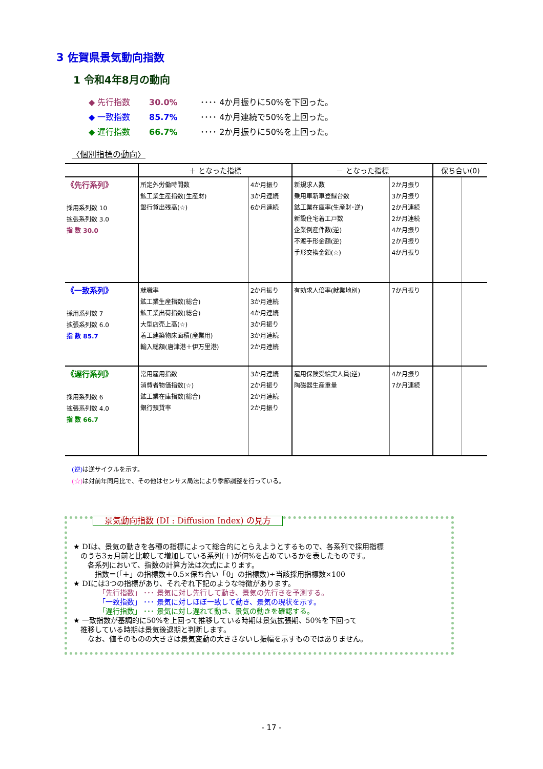3 佐賀県景気動向指数
1 令和4年8月の動向
◆ 先行指数 30.0% ････ 4か月振りに50%を下回った。
◆ 一致指数 85.7% ････ 4か月連続で50%を上回った。
◆ 遅行指数 66.7% ････ 2か月振りに50%を上回った。
〈個別指標の動向〉
| | ＋ となった指標 | | － となった指標 | | 保ち合い(0) | |
| --- | --- | --- | --- | --- | --- | --- |
| 《先行系列》 採用系列数 10 拡張系列数 3.0 指 数 30.0 | 所定外労働時間数 鉱工業生産指数(生産財) 銀行貸出残高(☆) | 4か月振り 3か月連続 6か月連続 | 新規求人数 乗用車新車登録台数 鉱工業在庫率(生産財･逆) 新設住宅着工戸数 企業倒産件数(逆) 不渡手形金額(逆) 手形交換金額(☆) | 2か月振り 3か月振り 2か月連続 2か月連続 4か月振り 2か月振り 4か月振り | | |
| 《一致系列》 採用系列数 7 拡張系列数 6.0 指 数 85.7 | 就職率 鉱工業生産指数(総合) 鉱工業出荷指数(総合) 大型店売上高(☆) 着工建築物床面積(産業用) 輸入総額(唐津港＋伊万里港) | 2か月振り 3か月連続 4か月連続 3か月振り 3か月連続 2か月連続 | 有効求人倍率(就業地別) | 7か月振り | | |
| 《遅行系列》 採用系列数 6 拡張系列数 4.0 指 数 66.7 | 常用雇用指数 消費者物価指数(☆) 鉱工業在庫指数(総合) 銀行預貸率 | 3か月連続 2か月振り 2か月連続 2か月振り | 雇用保険受給実人員(逆) 陶磁器生産重量 | 4か月振り 7か月連続 | | |
(逆) は逆サイクルを示す。
(☆) は対前年同月比で、その他はセンサス局法により季節調整を行っている。
景気動向指数 (DI : Diffusion Index) の見方
★ DIは、景気の動きを各種の指標によって総合的にとらえようとするもので、各系列で採用指標
　のうち3ヵ月前と比較して増加している系列(＋)が何%を占めているかを表したものです。
　　各系列において、指数の計算方法は次式によります。
　　　指数＝(「＋」の指標数＋0.5×保ち合い「0」の指標数)÷当該採用指標数×100
★ DIには3つの指標があり、それぞれ下記のような特徴があります。
　　　　「先行指数」 ･･･ 景気に対し先行して動き、景気の先行きを予測する。
　　　　「一致指数」 ･･･ 景気に対しほぼ一致して動き、景気の現状を示す。
　　　　「遅行指数」 ･･･ 景気に対し遅れて動き、景気の動きを確認する。
★ 一致指数が基調的に50%を上回って推移している時期は景気拡張期、50%を下回って
　推移している時期は景気後退期と判断します。
　　なお、値そのものの大きさは景気変動の大きさないし振幅を示すものではありません。
- 17 -